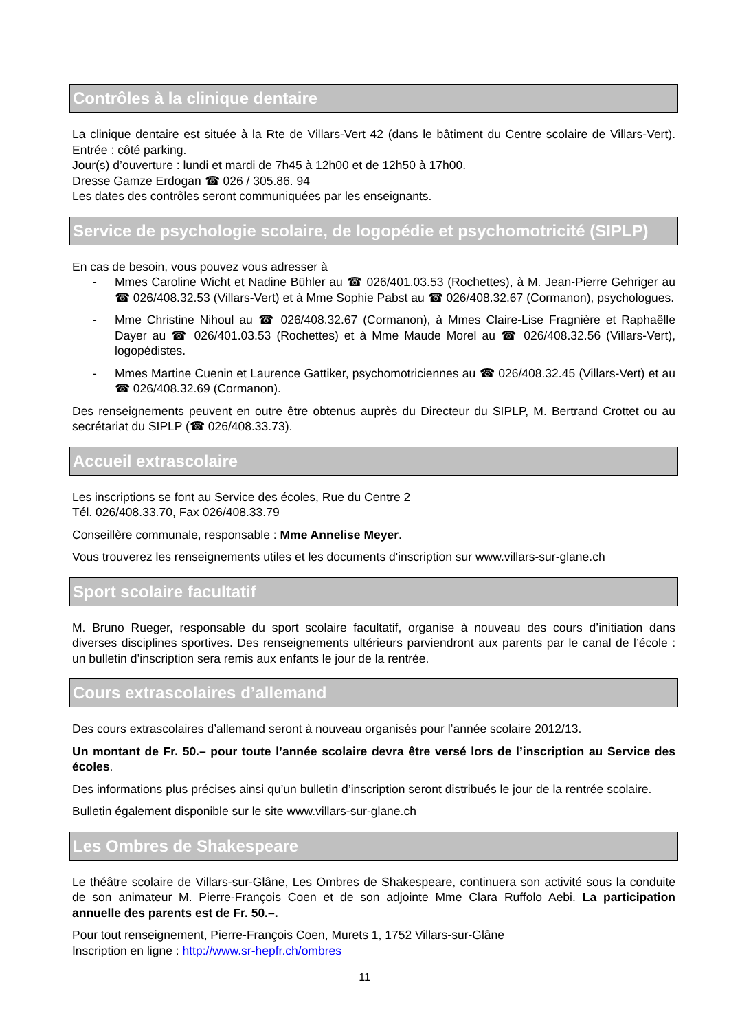Contrôles à la clinique dentaire
La clinique dentaire est située à la Rte de Villars-Vert 42 (dans le bâtiment du Centre scolaire de Villars-Vert). Entrée : côté parking.
Jour(s) d’ouverture : lundi et mardi de 7h45 à 12h00 et de 12h50 à 17h00.
Dresse Gamze Erdogan ☎ 026 / 305.86. 94
Les dates des contrôles seront communiquées par les enseignants.
Service de psychologie scolaire, de logopédie et psychomotricité (SIPLP)
En cas de besoin, vous pouvez vous adresser à
- Mmes Caroline Wicht et Nadine Bühler au ☎ 026/401.03.53 (Rochettes), à M. Jean-Pierre Gehriger au ☎ 026/408.32.53 (Villars-Vert) et à Mme Sophie Pabst au ☎ 026/408.32.67 (Cormanon), psychologues.
- Mme Christine Nihoul au ☎ 026/408.32.67 (Cormanon), à Mmes Claire-Lise Fragnière et Raphaëlle Dayer au ☎ 026/401.03.53 (Rochettes) et à Mme Maude Morel au ☎ 026/408.32.56 (Villars-Vert), logopédistes.
- Mmes Martine Cuenin et Laurence Gattiker, psychomotriciennes au ☎ 026/408.32.45 (Villars-Vert) et au ☎ 026/408.32.69 (Cormanon).
Des renseignements peuvent en outre être obtenus auprès du Directeur du SIPLP, M. Bertrand Crottet ou au secrétariat du SIPLP (☎ 026/408.33.73).
Accueil extrascolaire
Les inscriptions se font au Service des écoles, Rue du Centre 2
Tél. 026/408.33.70, Fax 026/408.33.79
Conseillère communale, responsable : Mme Annelise Meyer.
Vous trouverez les renseignements utiles et les documents d'inscription sur www.villars-sur-glane.ch
Sport scolaire facultatif
M. Bruno Rueger, responsable du sport scolaire facultatif, organise à nouveau des cours d’initiation dans diverses disciplines sportives. Des renseignements ultérieurs parviendront aux parents par le canal de l’école : un bulletin d’inscription sera remis aux enfants le jour de la rentrée.
Cours extrascolaires d’allemand
Des cours extrascolaires d’allemand seront à nouveau organisés pour l’année scolaire 2012/13.
Un montant de Fr. 50.– pour toute l’année scolaire devra être versé lors de l’inscription au Service des écoles.
Des informations plus précises ainsi qu’un bulletin d’inscription seront distribués le jour de la rentrée scolaire.
Bulletin également disponible sur le site www.villars-sur-glane.ch
Les Ombres de Shakespeare
Le théâtre scolaire de Villars-sur-Glâne, Les Ombres de Shakespeare, continuera son activité sous la conduite de son animateur M. Pierre-François Coen et de son adjointe Mme Clara Ruffolo Aebi. La participation annuelle des parents est de Fr. 50.–.
Pour tout renseignement, Pierre-François Coen, Murets 1, 1752 Villars-sur-Glâne
Inscription en ligne : http://www.sr-hepfr.ch/ombres
11